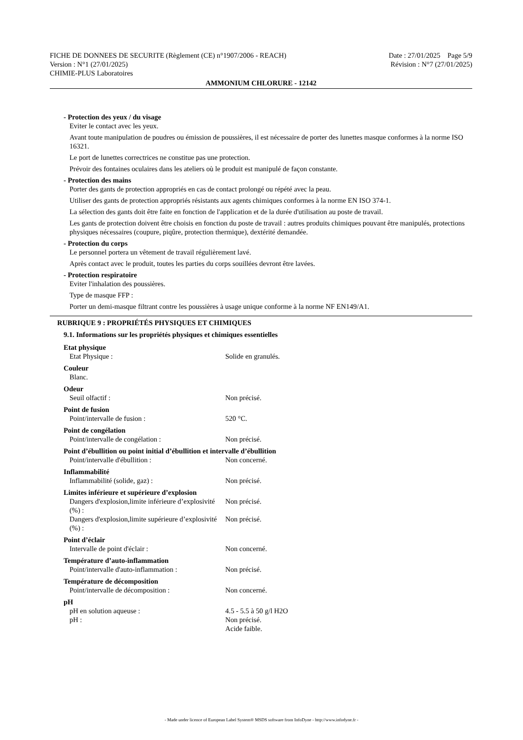FICHE DE DONNEES DE SECURITE (Règlement (CE) n°1907/2006 - REACH) Date : 27/01/2025 Page 5/9
Version : N°1 (27/01/2025) Révision : N°7 (27/01/2025)
CHIMIE-PLUS Laboratoires
AMMONIUM CHLORURE - 12142
- Protection des yeux / du visage
Eviter le contact avec les yeux.
Avant toute manipulation de poudres ou émission de poussières, il est nécessaire de porter des lunettes masque conformes à la norme ISO 16321.
Le port de lunettes correctrices ne constitue pas une protection.
Prévoir des fontaines oculaires dans les ateliers où le produit est manipulé de façon constante.
- Protection des mains
Porter des gants de protection appropriés en cas de contact prolongé ou répété avec la peau.
Utiliser des gants de protection appropriés résistants aux agents chimiques conformes à la norme EN ISO 374-1.
La sélection des gants doit être faite en fonction de l'application et de la durée d'utilisation au poste de travail.
Les gants de protection doivent être choisis en fonction du poste de travail : autres produits chimiques pouvant être manipulés, protections physiques nécessaires (coupure, piqûre, protection thermique), dextérité demandée.
- Protection du corps
Le personnel portera un vêtement de travail régulièrement lavé.
Après contact avec le produit, toutes les parties du corps souillées devront être lavées.
- Protection respiratoire
Eviter l'inhalation des poussières.
Type de masque FFP :
Porter un demi-masque filtrant contre les poussières à usage unique conforme à la norme NF EN149/A1.
RUBRIQUE 9 : PROPRIÉTÉS PHYSIQUES ET CHIMIQUES
9.1. Informations sur les propriétés physiques et chimiques essentielles
Etat physique
Etat Physique : Solide en granulés.
Couleur
Blanc.
Odeur
Seuil olfactif : Non précisé.
Point de fusion
Point/intervalle de fusion : 520 °C.
Point de congélation
Point/intervalle de congélation : Non précisé.
Point d’ébullition ou point initial d’ébullition et intervalle d’ébullition
Point/intervalle d'ébullition : Non concerné.
Inflammabilité
Inflammabilité (solide, gaz) : Non précisé.
Limites inférieure et supérieure d’explosion
Dangers d'explosion,limite inférieure d’explosivité (%) : Non précisé.
Dangers d'explosion,limite supérieure d’explosivité (%) : Non précisé.
Point d’éclair
Intervalle de point d'éclair : Non concerné.
Température d’auto-inflammation
Point/intervalle d'auto-inflammation : Non précisé.
Température de décomposition
Point/intervalle de décomposition : Non concerné.
pH
pH en solution aqueuse : 4.5 - 5.5 à 50 g/l H2O
pH : Non précisé.
Acide faible.
- Made under licence of European Label System® MSDS software from InfoDyne - http://www.infodyne.fr -